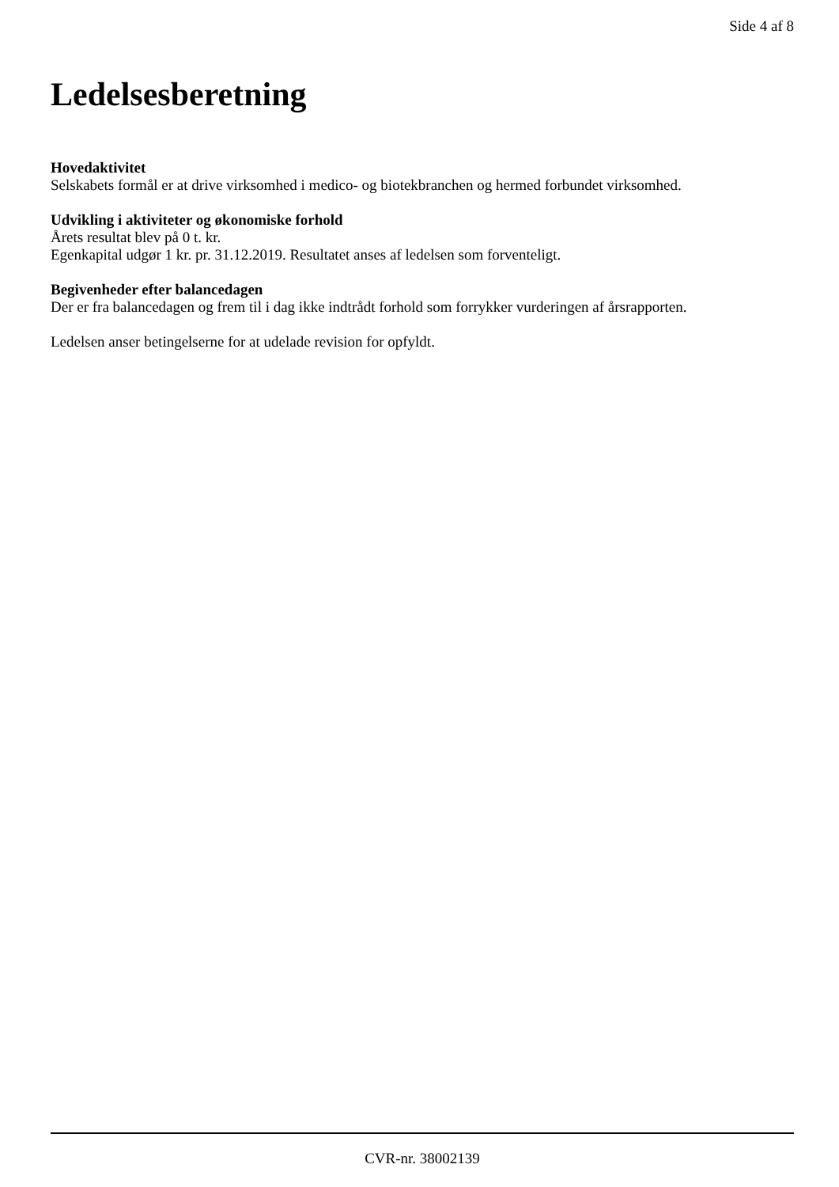Side 4 af 8
Ledelsesberetning
Hovedaktivitet
Selskabets formål er at drive virksomhed i medico- og biotekbranchen og hermed forbundet virksomhed.
Udvikling i aktiviteter og økonomiske forhold
Årets resultat blev på 0 t. kr.
Egenkapital udgør 1 kr. pr. 31.12.2019. Resultatet anses af ledelsen som forventeligt.
Begivenheder efter balancedagen
Der er fra balancedagen og frem til i dag ikke indtrådt forhold som forrykker vurderingen af årsrapporten.
Ledelsen anser betingelserne for at udelade revision for opfyldt.
CVR-nr. 38002139